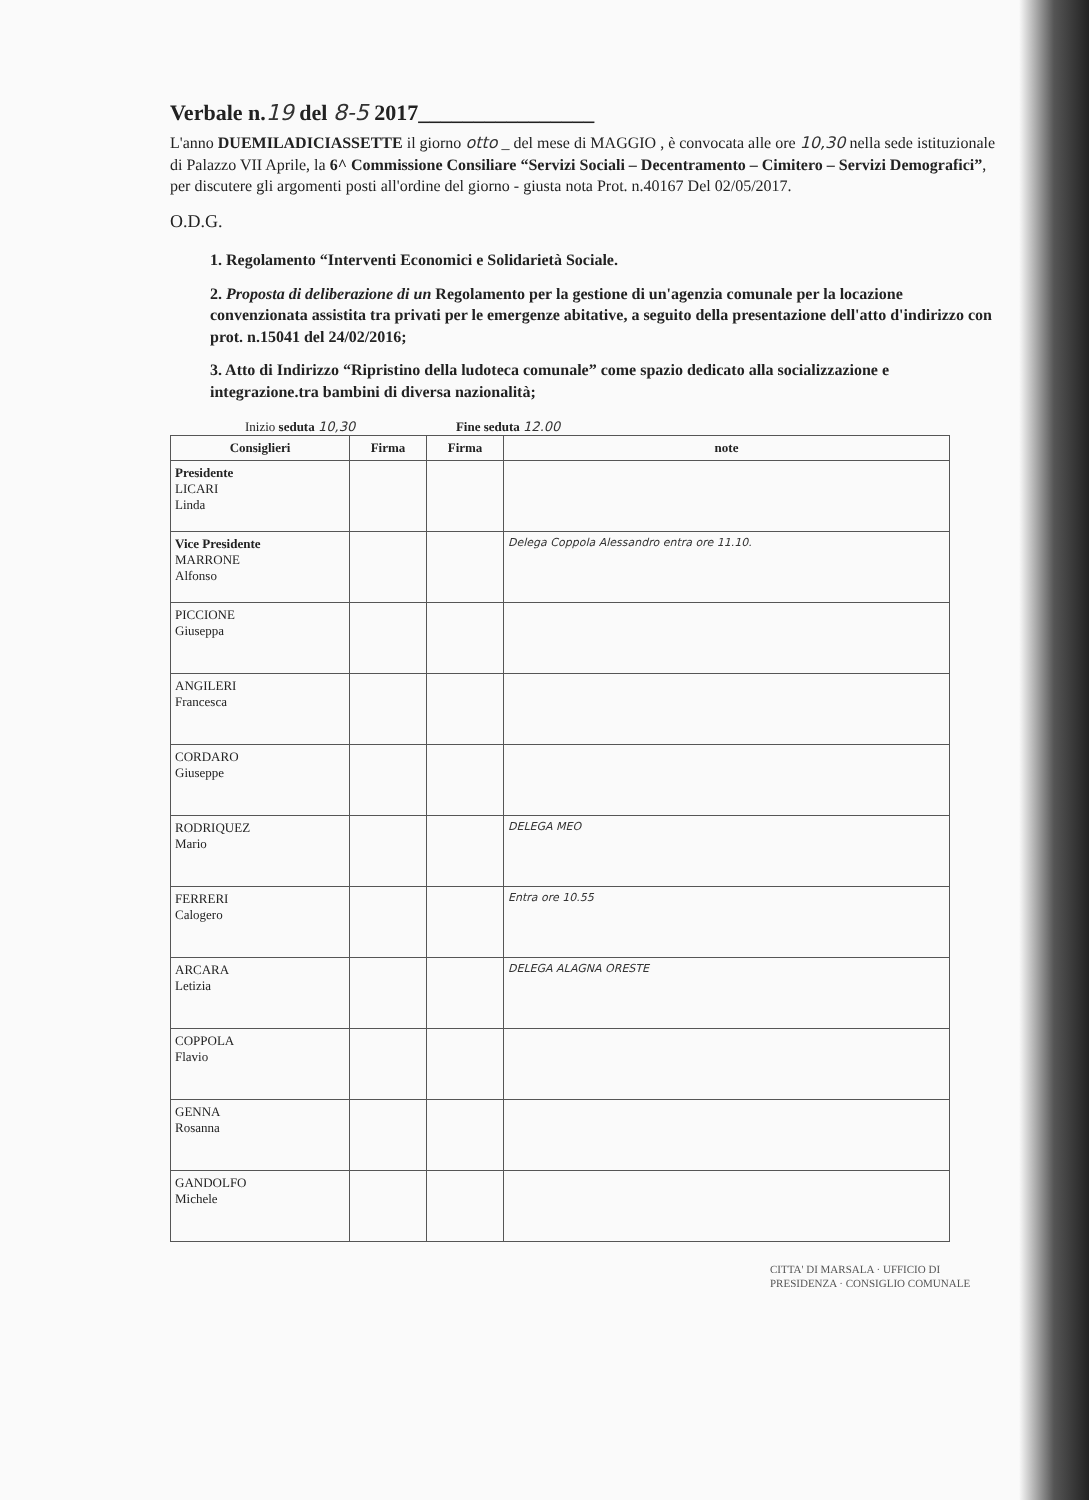Verbale n.19 del 8-5 2017________________
L'anno DUEMILADICIASSETTE il giorno otto _ del mese di MAGGIO , è convocata alle ore 10,30 nella sede istituzionale di Palazzo VII Aprile, la 6^ Commissione Consiliare “Servizi Sociali – Decentramento – Cimitero – Servizi Demografici”, per discutere gli argomenti posti all'ordine del giorno - giusta nota Prot. n.40167 Del 02/05/2017.
O.D.G.
1. Regolamento “Interventi Economici e Solidarietà Sociale.
2. Proposta di deliberazione di un Regolamento per la gestione di un'agenzia comunale per la locazione convenzionata assistita tra privati per le emergenze abitative, a seguito della presentazione dell'atto d'indirizzo con prot. n.15041 del 24/02/2016;
3. Atto di Indirizzo “Ripristino della ludoteca comunale” come spazio dedicato alla socializzazione e integrazione.tra bambini di diversa nazionalità;
Inizio seduta 10,30 Fine seduta 12.00
| Consiglieri | Firma | Firma | note |
| --- | --- | --- | --- |
| Presidente LICARI Linda | | | |
| Vice Presidente MARRONE Alfonso | | | Delega Coppola Alessandro entra ore 11.10. |
| PICCIONE Giuseppa | | | |
| ANGILERI Francesca | | | |
| CORDARO Giuseppe | | | |
| RODRIQUEZ Mario | | | DELEGA MEO |
| FERRERI Calogero | | | Entra ore 10.55 |
| ARCARA Letizia | | | DELEGA ALAGNA ORESTE |
| COPPOLA Flavio | | | |
| GENNA Rosanna | | | |
| GANDOLFO Michele | | | |
CITTA' DI MARSALA · UFFICIO DI PRESIDENZA · CONSIGLIO COMUNALE